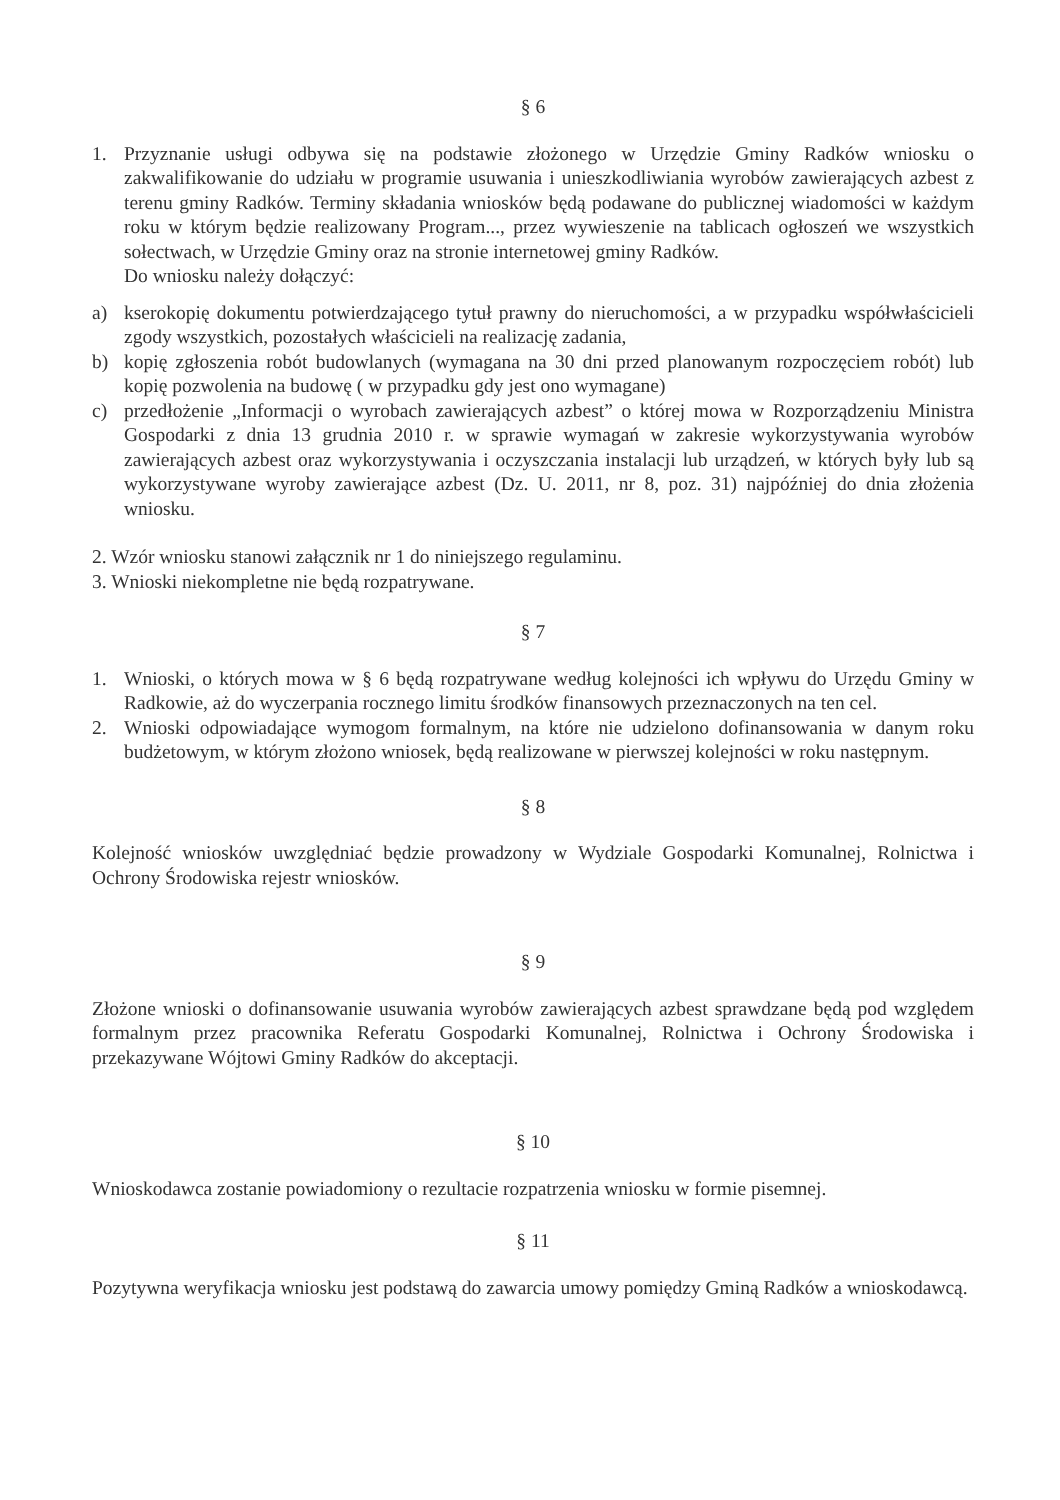§ 6
1. Przyznanie usługi odbywa się na podstawie złożonego w Urzędzie Gminy Radków wniosku o zakwalifikowanie do udziału w programie usuwania i unieszkodliwiania wyrobów zawierających azbest z terenu gminy Radków. Terminy składania wniosków będą podawane do publicznej wiadomości w każdym roku w którym będzie realizowany Program..., przez wywieszenie na tablicach ogłoszeń we wszystkich sołectwach, w Urzędzie Gminy oraz na stronie internetowej gminy Radków.
Do wniosku należy dołączyć:
a) kserokopię dokumentu potwierdzającego tytuł prawny do nieruchomości, a w przypadku współwłaścicieli zgody wszystkich, pozostałych właścicieli na realizację zadania,
b) kopię zgłoszenia robót budowlanych (wymagana na 30 dni przed planowanym rozpoczęciem robót) lub kopię pozwolenia na budowę ( w przypadku gdy jest ono wymagane)
c) przedłożenie „Informacji o wyrobach zawierających azbest” o której mowa w Rozporządzeniu Ministra Gospodarki z dnia 13 grudnia 2010 r. w sprawie wymagań w zakresie wykorzystywania wyrobów zawierających azbest oraz wykorzystywania i oczyszczania instalacji lub urządzeń, w których były lub są wykorzystywane wyroby zawierające azbest (Dz. U. 2011, nr 8, poz. 31) najpóźniej do dnia złożenia wniosku.
2. Wzór wniosku stanowi załącznik nr 1 do niniejszego regulaminu.
3. Wnioski niekompletne nie będą rozpatrywane.
§ 7
1. Wnioski, o których mowa w § 6 będą rozpatrywane według kolejności ich wpływu do Urzędu Gminy w Radkowie, aż do wyczerpania rocznego limitu środków finansowych przeznaczonych na ten cel.
2. Wnioski odpowiadające wymogom formalnym, na które nie udzielono dofinansowania w danym roku budżetowym, w którym złożono wniosek, będą realizowane w pierwszej kolejności w roku następnym.
§ 8
Kolejność wniosków uwzględniać będzie prowadzony w Wydziale Gospodarki Komunalnej, Rolnictwa i Ochrony Środowiska rejestr wniosków.
§ 9
Złożone wnioski o dofinansowanie usuwania wyrobów zawierających azbest sprawdzane będą pod względem formalnym przez pracownika Referatu Gospodarki Komunalnej, Rolnictwa i Ochrony Środowiska i przekazywane Wójtowi Gminy Radków do akceptacji.
§ 10
Wnioskodawca zostanie powiadomiony o rezultacie rozpatrzenia wniosku w formie pisemnej.
§ 11
Pozytywna weryfikacja wniosku jest podstawą do zawarcia umowy pomiędzy Gminą Radków a wnioskodawcą.